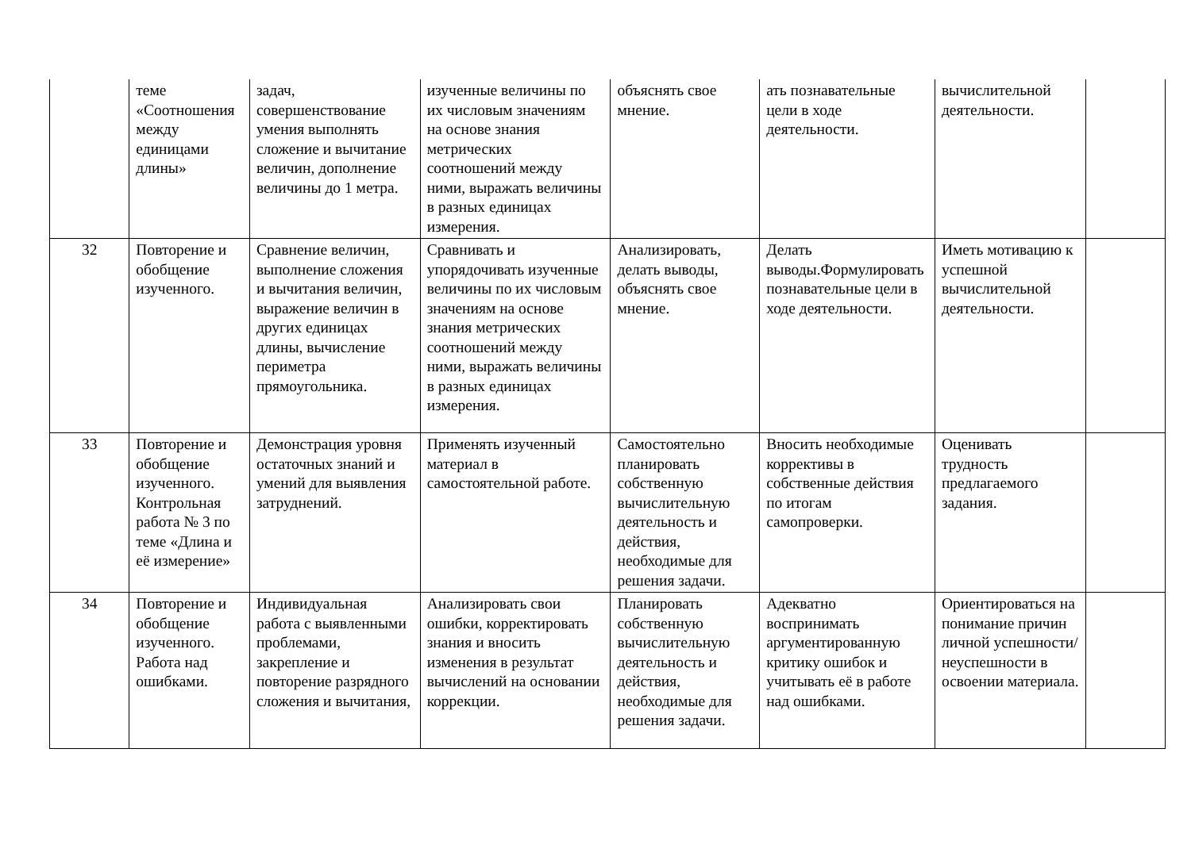| | теме «Соотношения между единицами длины» | задач, совершенствование умения выполнять сложение и вычитание величин, дополнение величины до 1 метра. | изученные величины по их числовым значениям на основе знания метрических соотношений между ними, выражать величины в разных единицах измерения. | объяснять свое мнение. | ать познавательные цели в ходе деятельности. | вычислительной деятельности. | |
| 32 | Повторение и обобщение изученного. | Сравнение величин, выполнение сложения и вычитания величин, выражение величин в других единицах длины, вычисление периметра прямоугольника. | Сравнивать и упорядочивать изученные величины по их числовым значениям на основе знания метрических соотношений между ними, выражать величины в разных единицах измерения. | Анализировать, делать выводы, объяснять свое мнение. | Делать выводы.Формулировать познавательные цели в ходе деятельности. | Иметь мотивацию к успешной вычислительной деятельности. | |
| 33 | Повторение и обобщение изученного. Контрольная работа № 3 по теме «Длина и её измерение» | Демонстрация уровня остаточных знаний и умений для выявления затруднений. | Применять изученный материал в самостоятельной работе. | Самостоятельно планировать собственную вычислительную деятельность и действия, необходимые для решения задачи. | Вносить необходимые коррективы в собственные действия по итогам самопроверки. | Оценивать трудность предлагаемого задания. | |
| 34 | Повторение и обобщение изученного. Работа над ошибками. | Индивидуальная работа с выявленными проблемами, закрепление и повторение разрядного сложения и вычитания, | Анализировать свои ошибки, корректировать знания и вносить изменения в результат вычислений на основании коррекции. | Планировать собственную вычислительную деятельность и действия, необходимые для решения задачи. | Адекватно воспринимать аргументированную критику ошибок и учитывать её в работе над ошибками. | Ориентироваться на понимание причин личной успешности/неуспешности в освоении материала. | |